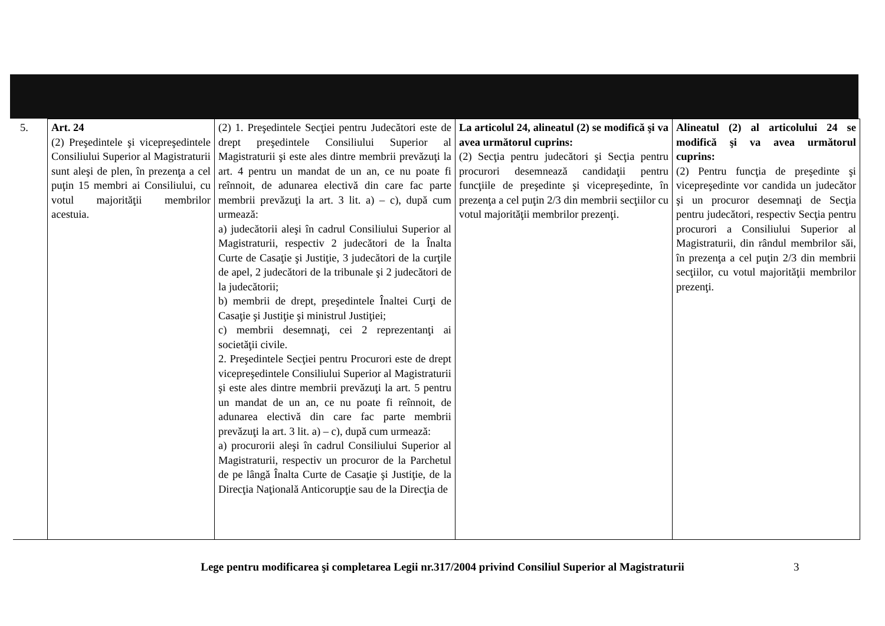| 5. | Art. 24 (2) Preşedintele şi vicepreşedintele Consiliului Superior al Magistraturii sunt aleşi de plen, în prezenţa a cel puţin 15 membri ai Consiliului, cu votul majorităţii membrilor acestuia. | (2) 1. Preşedintele Secţiei pentru Judecători este de drept preşedintele Consiliului Superior al Magistraturii şi este ales dintre membrii prevăzuţi la art. 4 pentru un mandat de un an, ce nu poate fi reînnoit, de adunarea electivă din care fac parte membrii prevăzuţi la art. 3 lit. a) – c), după cum urmează: a) judecătorii aleşi în cadrul Consiliului Superior al Magistraturii, respectiv 2 judecători de la Înalta Curte de Casaţie şi Justiţie, 3 judecători de la curţile de apel, 2 judecători de la tribunale şi 2 judecători de la judecătorii; b) membrii de drept, preşedintele Înaltei Curţi de Casaţie şi Justiţie şi ministrul Justiţiei; c) membrii desemnaţi, cei 2 reprezentanţi ai societăţii civile. 2. Preşedintele Secţiei pentru Procurori este de drept vicepreşedintele Consiliului Superior al Magistraturii şi este ales dintre membrii prevăzuţi la art. 5 pentru un mandat de un an, ce nu poate fi reînnoit, de adunarea electivă din care fac parte membrii prevăzuţi la art. 3 lit. a) – c), după cum urmează: a) procurorii aleşi în cadrul Consiliului Superior al Magistraturii, respectiv un procuror de la Parchetul de pe lângă Înalta Curte de Casaţie şi Justiţie, de la Direcţia Naţională Anticorupţie sau de la Direcţia de | La articolul 24, alineatul (2) se modifică şi va avea următorul cuprins: (2) Secţia pentru judecători şi Secţia pentru procurori desemnează candidaţii pentru funcţiile de preşedinte şi vicepreşedinte, în prezenţa a cel puţin 2/3 din membrii secţiilor cu votul majorităţii membrilor prezenţi. | Alineatul (2) al articolului 24 se modifică şi va avea următorul cuprins: (2) Pentru funcţia de preşedinte şi vicepreşedinte vor candida un judecător şi un procuror desemnaţi de Secţia pentru judecători, respectiv Secţia pentru procurori a Consiliului Superior al Magistraturii, din rândul membrilor săi, în prezenţa a cel puţin 2/3 din membrii secţiilor, cu votul majorităţii membrilor prezenţi. |
Lege pentru modificarea şi completarea Legii nr.317/2004 privind Consiliul Superior al Magistraturii 3